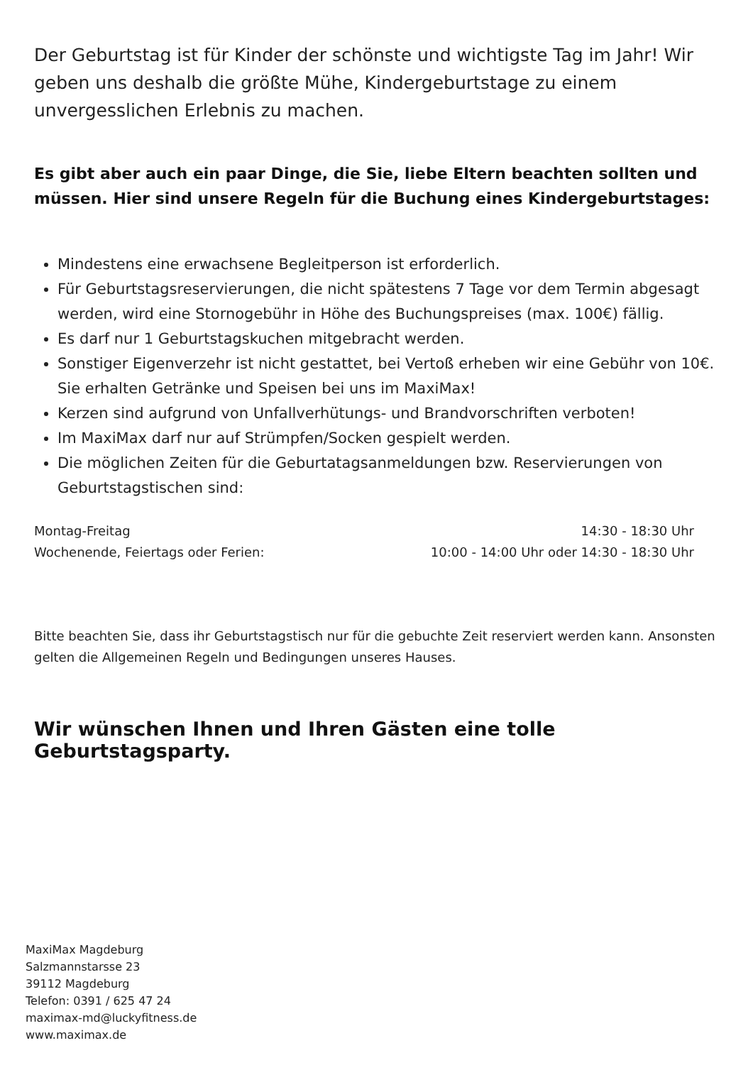Der Geburtstag ist für Kinder der schönste und wichtigste Tag im Jahr! Wir geben uns deshalb die größte Mühe, Kindergeburtstage zu einem unvergesslichen Erlebnis zu machen.
Es gibt aber auch ein paar Dinge, die Sie, liebe Eltern beachten sollten und müssen. Hier sind unsere Regeln für die Buchung eines Kindergeburtstages:
Mindestens eine erwachsene Begleitperson ist erforderlich.
Für Geburtstagsreservierungen, die nicht spätestens 7 Tage vor dem Termin abgesagt werden, wird eine Stornogebühr in Höhe des Buchungspreises (max. 100€) fällig.
Es darf nur 1 Geburtstagskuchen mitgebracht werden.
Sonstiger Eigenverzehr ist nicht gestattet, bei Vertoß erheben wir eine Gebühr von 10€. Sie erhalten Getränke und Speisen bei uns im MaxiMax!
Kerzen sind aufgrund von Unfallverhütungs- und Brandvorschriften verboten!
Im MaxiMax darf nur auf Strümpfen/Socken gespielt werden.
Die möglichen Zeiten für die Geburtatagsanmeldungen bzw. Reservierungen von Geburtstagstischen sind:
Montag-Freitag 14:30 - 18:30 Uhr
Wochenende, Feiertags oder Ferien: 10:00 - 14:00 Uhr oder 14:30 - 18:30 Uhr
Bitte beachten Sie, dass ihr Geburtstagstisch nur für die gebuchte Zeit reserviert werden kann. Ansonsten gelten die Allgemeinen Regeln und Bedingungen unseres Hauses.
Wir wünschen Ihnen und Ihren Gästen eine tolle Geburtstagsparty.
MaxiMax Magdeburg
Salzmannstarsse 23
39112 Magdeburg
Telefon: 0391 / 625 47 24
maximax-md@luckyfitness.de
www.maximax.de